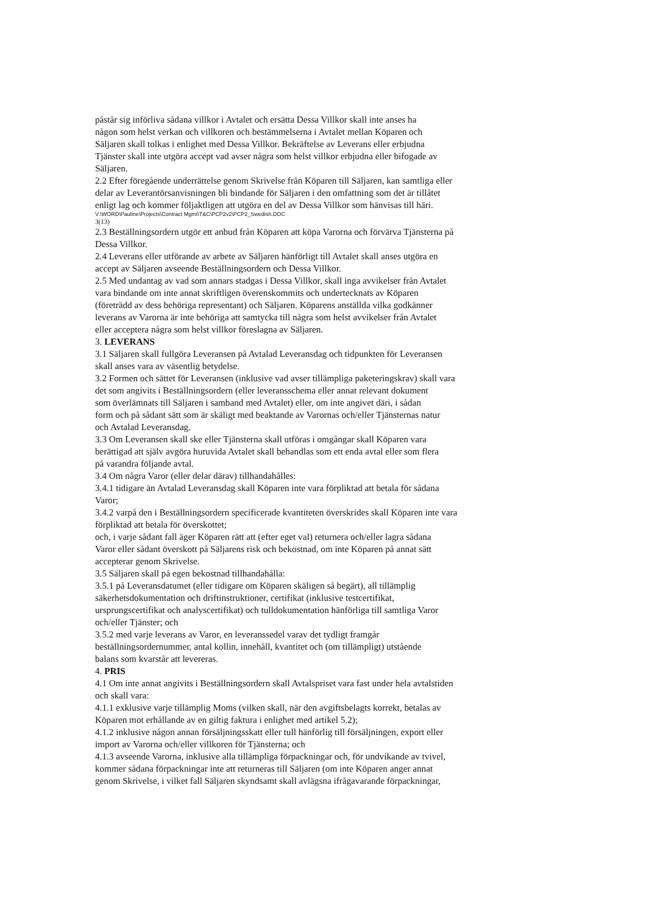påstår sig införliva sådana villkor i Avtalet och ersätta Dessa Villkor skall inte anses ha
någon som helst verkan och villkoren och bestämmelserna i Avtalet mellan Köparen och
Säljaren skall tolkas i enlighet med Dessa Villkor. Bekräftelse av Leverans eller erbjudna
Tjänster skall inte utgöra accept vad avser några som helst villkor erbjudna eller bifogade av
Säljaren.
2.2 Efter föregående underrättelse genom Skrivelse från Köparen till Säljaren, kan samtliga eller
delar av Leverantörsanvisningen bli bindande för Säljaren i den omfattning som det är tillåtet
enligt lag och kommer följaktligen att utgöra en del av Dessa Villkor som hänvisas till häri.
V:\WORD\Pauline\Projects\Contract Mgmt\T&C\PCP2v2\PCP2_Swedish.DOC
3(13)
2.3 Beställningsordern utgör ett anbud från Köparen att köpa Varorna och förvärva Tjänsterna på
Dessa Villkor.
2.4 Leverans eller utförande av arbete av Säljaren hänförligt till Avtalet skall anses utgöra en
accept av Säljaren avseende Beställningsordern och Dessa Villkor.
2.5 Med undantag av vad som annars stadgas i Dessa Villkor, skall inga avvikelser från Avtalet
vara bindande om inte annat skriftligen överenskommits och undertecknats av Köparen
(företrädd av dess behöriga representant) och Säljaren. Köparens anställda vilka godkänner
leverans av Varorna är inte behöriga att samtycka till några som helst avvikelser från Avtalet
eller acceptera några som helst villkor föreslagna av Säljaren.
3. LEVERANS
3.1 Säljaren skall fullgöra Leveransen på Avtalad Leveransdag och tidpunkten för Leveransen
skall anses vara av väsentlig betydelse.
3.2 Formen och sättet för Leveransen (inklusive vad avser tillämpliga paketeringskrav) skall vara
det som angivits i Beställningsordern (eller leveransschema eller annat relevant dokument
som överlämnats till Säljaren i samband med Avtalet) eller, om inte angivet däri, i sådan
form och på sådant sätt som är skäligt med beaktande av Varornas och/eller Tjänsternas natur
och Avtalad Leveransdag.
3.3 Om Leveransen skall ske eller Tjänsterna skall utföras i omgångar skall Köparen vara
berättigad att själv avgöra huruvida Avtalet skall behandlas som ett enda avtal eller som flera
på varandra följande avtal.
3.4 Om några Varor (eller delar därav) tillhandahålles:
3.4.1 tidigare än Avtalad Leveransdag skall Köparen inte vara förpliktad att betala för sådana
Varor;
3.4.2 varpå den i Beställningsordern specificerade kvantiteten överskrides skall Köparen inte vara
förpliktad att betala för överskottet;
och, i varje sådant fall äger Köparen rätt att (efter eget val) returnera och/eller lagra sådana
Varor eller sådant överskott på Säljarens risk och bekostnad, om inte Köparen på annat sätt
accepterar genom Skrivelse.
3.5 Säljaren skall på egen bekostnad tillhandahålla:
3.5.1 på Leveransdatumet (eller tidigare om Köparen skäligen så begärt), all tillämplig
säkerhetsdokumentation och driftinstruktioner, certifikat (inklusive testcertifikat,
ursprungscertifikat och analyscertifikat) och tulldokumentation hänförliga till samtliga Varor
och/eller Tjänster; och
3.5.2 med varje leverans av Varor, en leveranssedel varav det tydligt framgår
beställningsordernummer, antal kollin, innehåll, kvantitet och (om tillämpligt) utstående
balans som kvarstår att levereras.
4. PRIS
4.1 Om inte annat angivits i Beställningsordern skall Avtalspriset vara fast under hela avtalstiden
och skall vara:
4.1.1 exklusive varje tillämplig Moms (vilken skall, när den avgiftsbelagts korrekt, betalas av
Köparen mot erhållande av en giltig faktura i enlighet med artikel 5.2);
4.1.2 inklusive någon annan försäljningsskatt eller tull hänförlig till försäljningen, export eller
import av Varorna och/eller villkoren för Tjänsterna; och
4.1.3 avseende Varorna, inklusive alla tillämpliga förpackningar och, för undvikande av tvivel,
kommer sådana förpackningar inte att returneras till Säljaren (om inte Köparen anger annat
genom Skrivelse, i vilket fall Säljaren skyndsamt skall avlägsna ifrågavarande förpackningar,